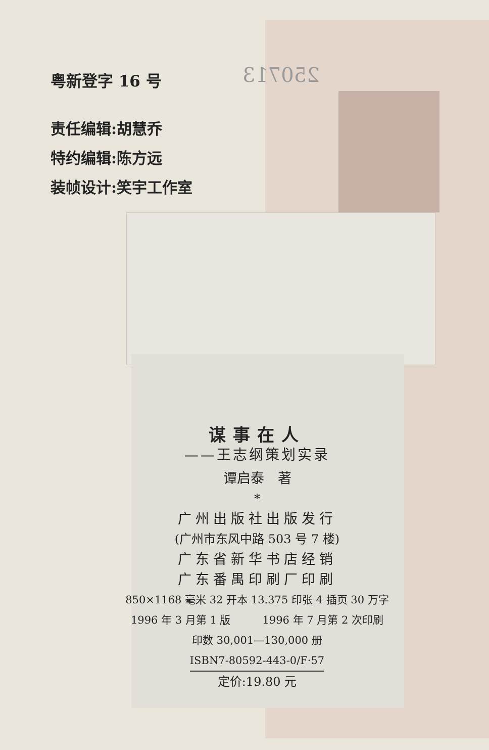250713
粤新登字 16 号
责任编辑:胡慧乔
特约编辑:陈方远
装帧设计:笑宇工作室
谋事在人
——王志纲策划实录
谭启泰　著
*
广州出版社出版发行
(广州市东风中路 503 号 7 楼)
广东省新华书店经销
广东番禺印刷厂印刷
850×1168 毫米 32 开本 13.375 印张 4 插页 30 万字
1996 年 3 月第 1 版　　　1996 年 7 月第 2 次印刷
印数 30,001—130,000 册
ISBN7-80592-443-0/F·57
定价:19.80 元